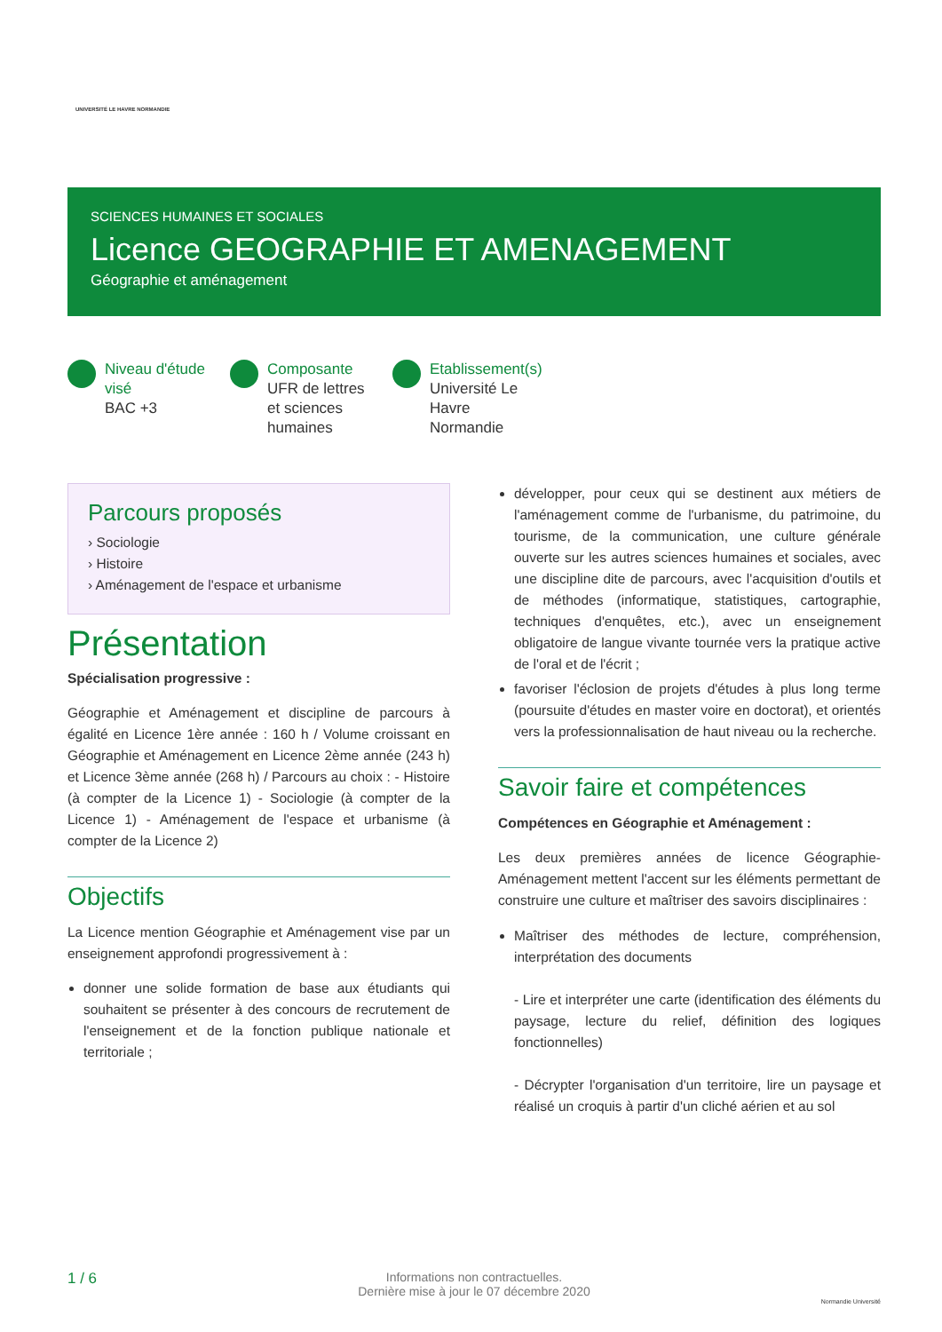UNIVERSITÉ LE HAVRE NORMANDIE
SCIENCES HUMAINES ET SOCIALES
Licence GEOGRAPHIE ET AMENAGEMENT
Géographie et aménagement
Niveau d'étude visé
BAC +3
Composante
UFR de lettres et sciences humaines
Etablissement(s)
Université Le Havre Normandie
Parcours proposés
› Sociologie
› Histoire
› Aménagement de l'espace et urbanisme
Présentation
Spécialisation progressive :
Géographie et Aménagement et discipline de parcours à égalité en Licence 1ère année : 160 h / Volume croissant en Géographie et Aménagement en Licence 2ème année (243 h) et Licence 3ème année (268 h) / Parcours au choix : - Histoire (à compter de la Licence 1) - Sociologie (à compter de la Licence 1) - Aménagement de l'espace et urbanisme (à compter de la Licence 2)
Objectifs
La Licence mention Géographie et Aménagement vise par un enseignement approfondi progressivement à :
donner une solide formation de base aux étudiants qui souhaitent se présenter à des concours de recrutement de l'enseignement et de la fonction publique nationale et territoriale ;
développer, pour ceux qui se destinent aux métiers de l'aménagement comme de l'urbanisme, du patrimoine, du tourisme, de la communication, une culture générale ouverte sur les autres sciences humaines et sociales, avec une discipline dite de parcours, avec l'acquisition d'outils et de méthodes (informatique, statistiques, cartographie, techniques d'enquêtes, etc.), avec un enseignement obligatoire de langue vivante tournée vers la pratique active de l'oral et de l'écrit ;
favoriser l'éclosion de projets d'études à plus long terme (poursuite d'études en master voire en doctorat), et orientés vers la professionnalisation de haut niveau ou la recherche.
Savoir faire et compétences
Compétences en Géographie et Aménagement :
Les deux premières années de licence Géographie-Aménagement mettent l'accent sur les éléments permettant de construire une culture et maîtriser des savoirs disciplinaires :
Maîtriser des méthodes de lecture, compréhension, interprétation des documents
- Lire et interpréter une carte (identification des éléments du paysage, lecture du relief, définition des logiques fonctionnelles)
- Décrypter l'organisation d'un territoire, lire un paysage et réalisé un croquis à partir d'un cliché aérien et au sol
1 / 6
Informations non contractuelles.
Dernière mise à jour le 07 décembre 2020
Normandie Université